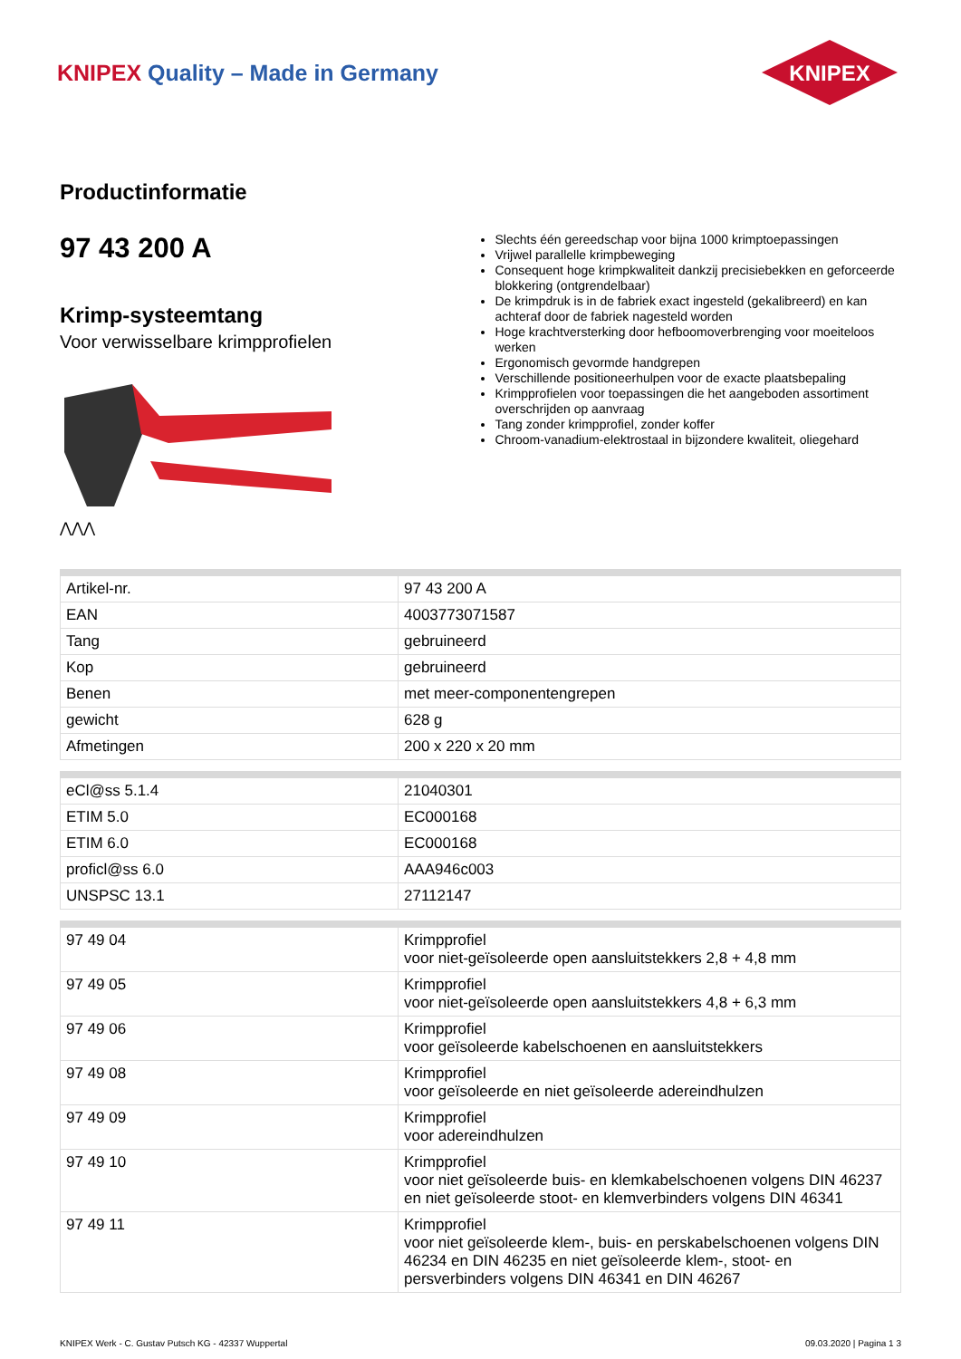KNIPEX Quality – Made in Germany
KNIPEX
Productinformatie
97 43 200 A
Krimp-systeemtang
Voor verwisselbare krimpprofielen
⋀⋀⋀
Slechts één gereedschap voor bijna 1000 krimptoepassingen
Vrijwel parallelle krimpbeweging
Consequent hoge krimpkwaliteit dankzij precisiebekken en geforceerde blokkering (ontgrendelbaar)
De krimpdruk is in de fabriek exact ingesteld (gekalibreerd) en kan achteraf door de fabriek nagesteld worden
Hoge krachtversterking door hefboomoverbrenging voor moeiteloos werken
Ergonomisch gevormde handgrepen
Verschillende positioneerhulpen voor de exacte plaatsbepaling
Krimpprofielen voor toepassingen die het aangeboden assortiment overschrijden op aanvraag
Tang zonder krimpprofiel, zonder koffer
Chroom-vanadium-elektrostaal in bijzondere kwaliteit, oliegehard
| Artikel-nr. | 97 43 200 A |
| EAN | 4003773071587 |
| Tang | gebruineerd |
| Kop | gebruineerd |
| Benen | met meer-componentengrepen |
| gewicht | 628 g |
| Afmetingen | 200 x 220 x 20 mm |
| eCl@ss 5.1.4 | 21040301 |
| ETIM 5.0 | EC000168 |
| ETIM 6.0 | EC000168 |
| proficl@ss 6.0 | AAA946c003 |
| UNSPSC 13.1 | 27112147 |
| 97 49 04 | Krimpprofiel voor niet-geïsoleerde open aansluitstekkers 2,8 + 4,8 mm |
| 97 49 05 | Krimpprofiel voor niet-geïsoleerde open aansluitstekkers 4,8 + 6,3 mm |
| 97 49 06 | Krimpprofiel voor geïsoleerde kabelschoenen en aansluitstekkers |
| 97 49 08 | Krimpprofiel voor geïsoleerde en niet geïsoleerde adereindhulzen |
| 97 49 09 | Krimpprofiel voor adereindhulzen |
| 97 49 10 | Krimpprofiel voor niet geïsoleerde buis- en klemkabelschoenen volgens DIN 46237 en niet geïsoleerde stoot- en klemverbinders volgens DIN 46341 |
| 97 49 11 | Krimpprofiel voor niet geïsoleerde klem-, buis- en perskabelschoenen volgens DIN 46234 en DIN 46235 en niet geïsoleerde klem-, stoot- en persverbinders volgens DIN 46341 en DIN 46267 |
KNIPEX Werk - C. Gustav Putsch KG - 42337 Wuppertal 09.03.2020 | Pagina 1 3